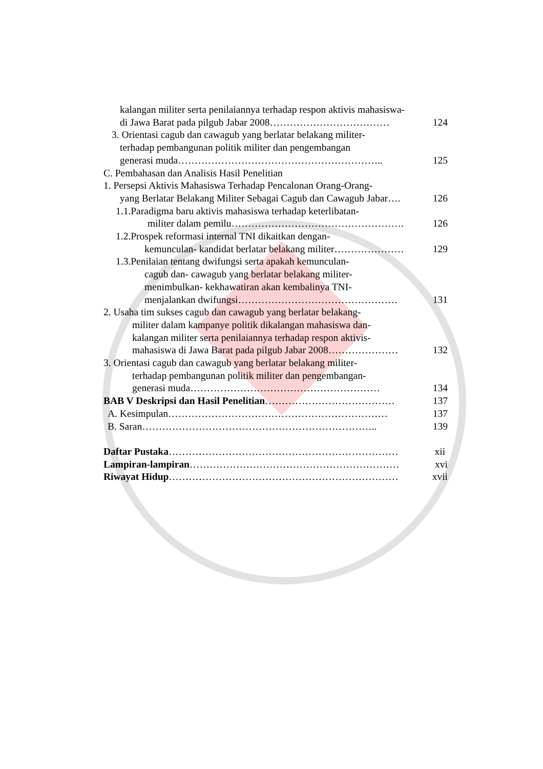kalangan militer serta penilaiannya terhadap respon aktivis mahasiswa-
di Jawa Barat pada pilgub Jabar 2008……………………………… 124
3. Orientasi cagub dan cawagub yang berlatar belakang militer-
terhadap pembangunan politik militer dan pengembangan
generasi muda…………………………………………………….. 125
C. Pembahasan dan Analisis Hasil Penelitian
1. Persepsi Aktivis Mahasiswa Terhadap Pencalonan Orang-Orang-
yang Berlatar Belakang Militer Sebagai Cagub dan Cawagub Jabar…. 126
1.1.Paradigma baru aktivis mahasiswa terhadap keterlibatan-
militer dalam pemilu……………………………………………. 126
1.2.Prospek reformasi internal TNI dikaitkan dengan-
kemunculan- kandidat berlatar belakang militer………………… 129
1.3.Penilaian tentang dwifungsi serta apakah kemunculan-
cagub dan- cawagub yang berlatar belakang militer-
menimbulkan- kekhawatiran akan kembalinya TNI-
menjalankan dwifungsi………………………………………… 131
2. Usaha tim sukses cagub dan cawagub yang berlatar belakang-
militer dalam kampanye politik dikalangan mahasiswa dan-
kalangan militer serta penilaiannya terhadap respon aktivis-
mahasiswa di Jawa Barat pada pilgub Jabar 2008………………… 132
3. Orientasi cagub dan cawagub yang berlatar belakang militer-
terhadap pembangunan politik militer dan pengembangan-
generasi muda………………………………………………… 134
BAB V Deskripsi dan Hasil Penelitian………………………………… 137
A. Kesimpulan………………………………………………………… 137
B. Saran…………………………………………………………….. 139
Daftar Pustaka…………………………………………………………… xii
Lampiran-lampiran……………………………………………………… xvi
Riwayat Hidup…………………………………………………………… xvii